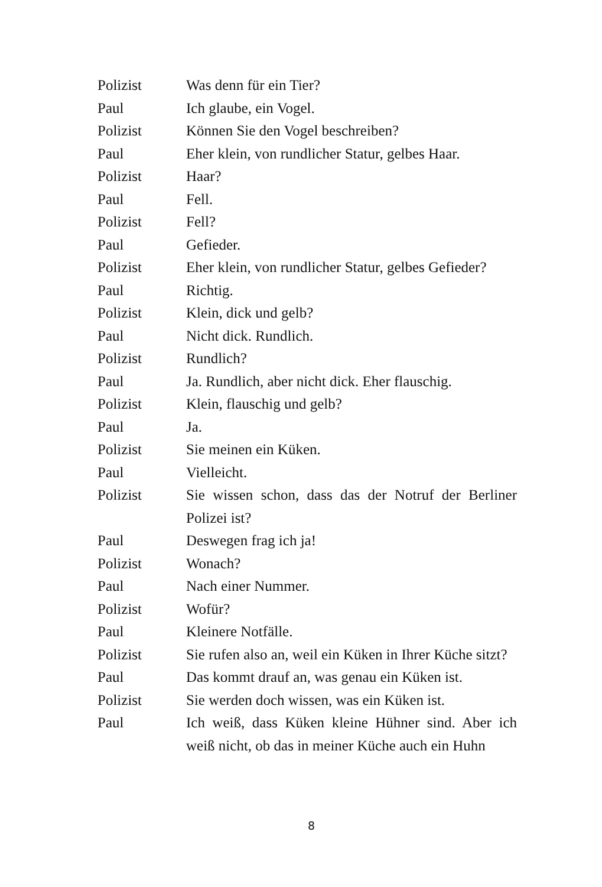Polizist Was denn für ein Tier?
Paul Ich glaube, ein Vogel.
Polizist Können Sie den Vogel beschreiben?
Paul Eher klein, von rundlicher Statur, gelbes Haar.
Polizist Haar?
Paul Fell.
Polizist Fell?
Paul Gefieder.
Polizist Eher klein, von rundlicher Statur, gelbes Gefieder?
Paul Richtig.
Polizist Klein, dick und gelb?
Paul Nicht dick. Rundlich.
Polizist Rundlich?
Paul Ja. Rundlich, aber nicht dick. Eher flauschig.
Polizist Klein, flauschig und gelb?
Paul Ja.
Polizist Sie meinen ein Küken.
Paul Vielleicht.
Polizist Sie wissen schon, dass das der Notruf der Berliner Polizei ist?
Paul Deswegen frag ich ja!
Polizist Wonach?
Paul Nach einer Nummer.
Polizist Wofür?
Paul Kleinere Notfälle.
Polizist Sie rufen also an, weil ein Küken in Ihrer Küche sitzt?
Paul Das kommt drauf an, was genau ein Küken ist.
Polizist Sie werden doch wissen, was ein Küken ist.
Paul Ich weiß, dass Küken kleine Hühner sind. Aber ich weiß nicht, ob das in meiner Küche auch ein Huhn
8